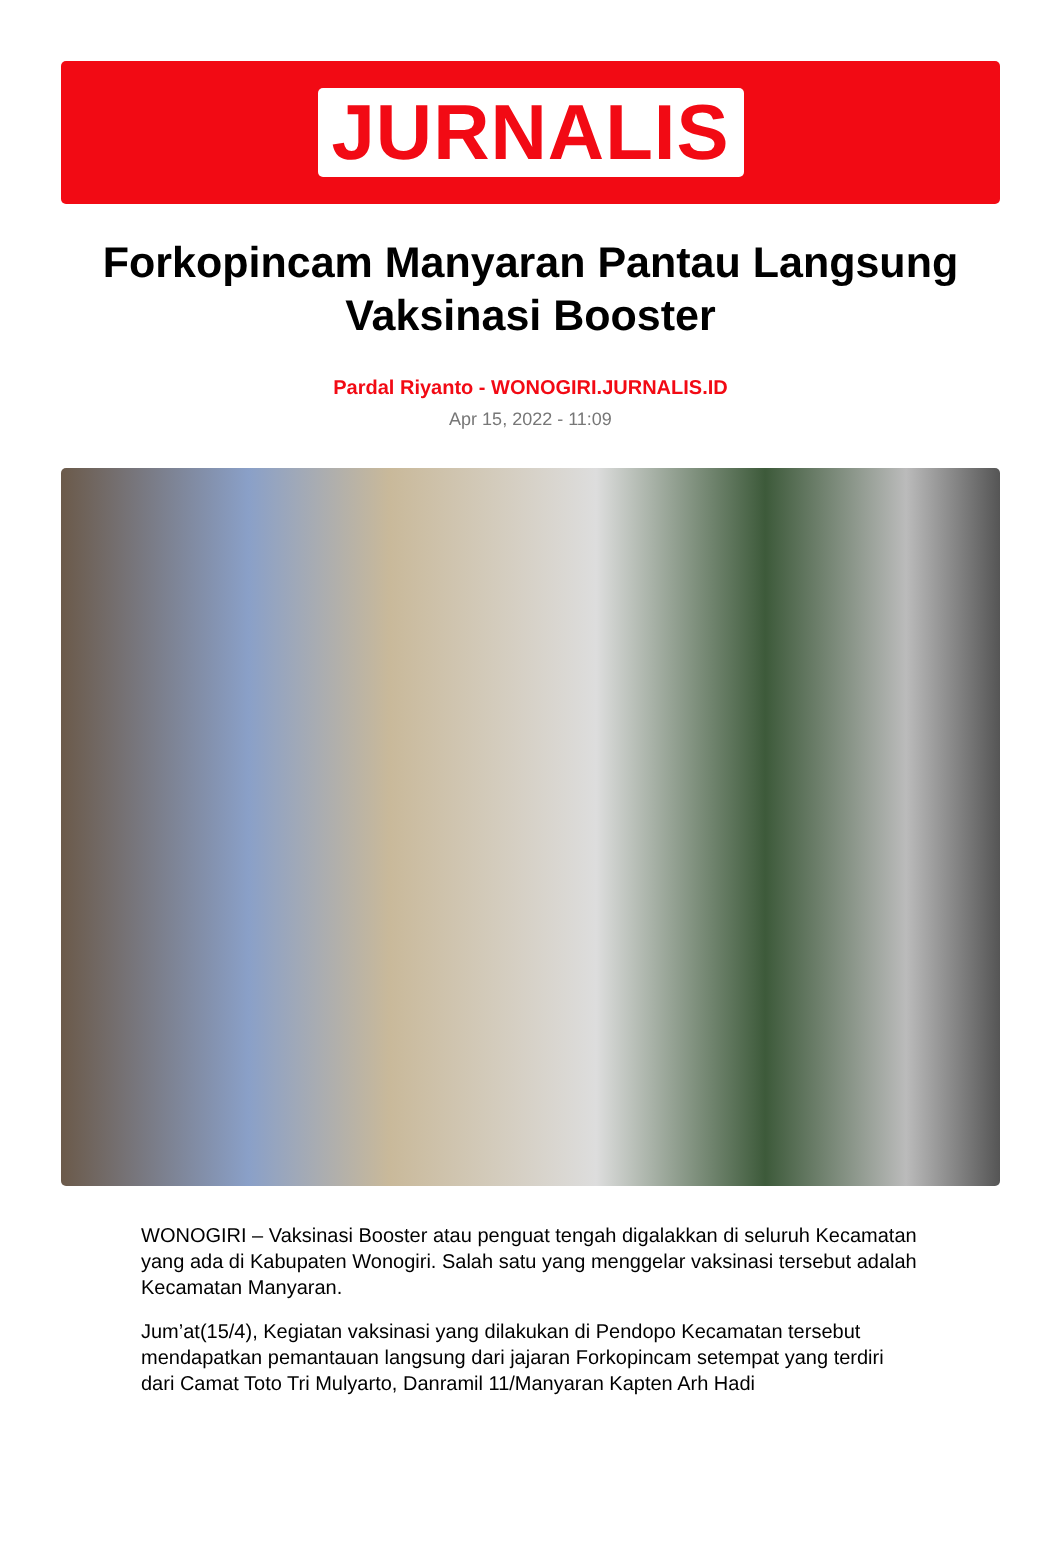JURNALIS
Forkopincam Manyaran Pantau Langsung Vaksinasi Booster
Pardal Riyanto - WONOGIRI.JURNALIS.ID
Apr 15, 2022 - 11:09
WONOGIRI – Vaksinasi Booster atau penguat tengah digalakkan di seluruh Kecamatan yang ada di Kabupaten Wonogiri. Salah satu yang menggelar vaksinasi tersebut adalah Kecamatan Manyaran.
Jum’at(15/4), Kegiatan vaksinasi yang dilakukan di Pendopo Kecamatan tersebut mendapatkan pemantauan langsung dari jajaran Forkopincam setempat yang terdiri dari Camat Toto Tri Mulyarto, Danramil 11/Manyaran Kapten Arh Hadi